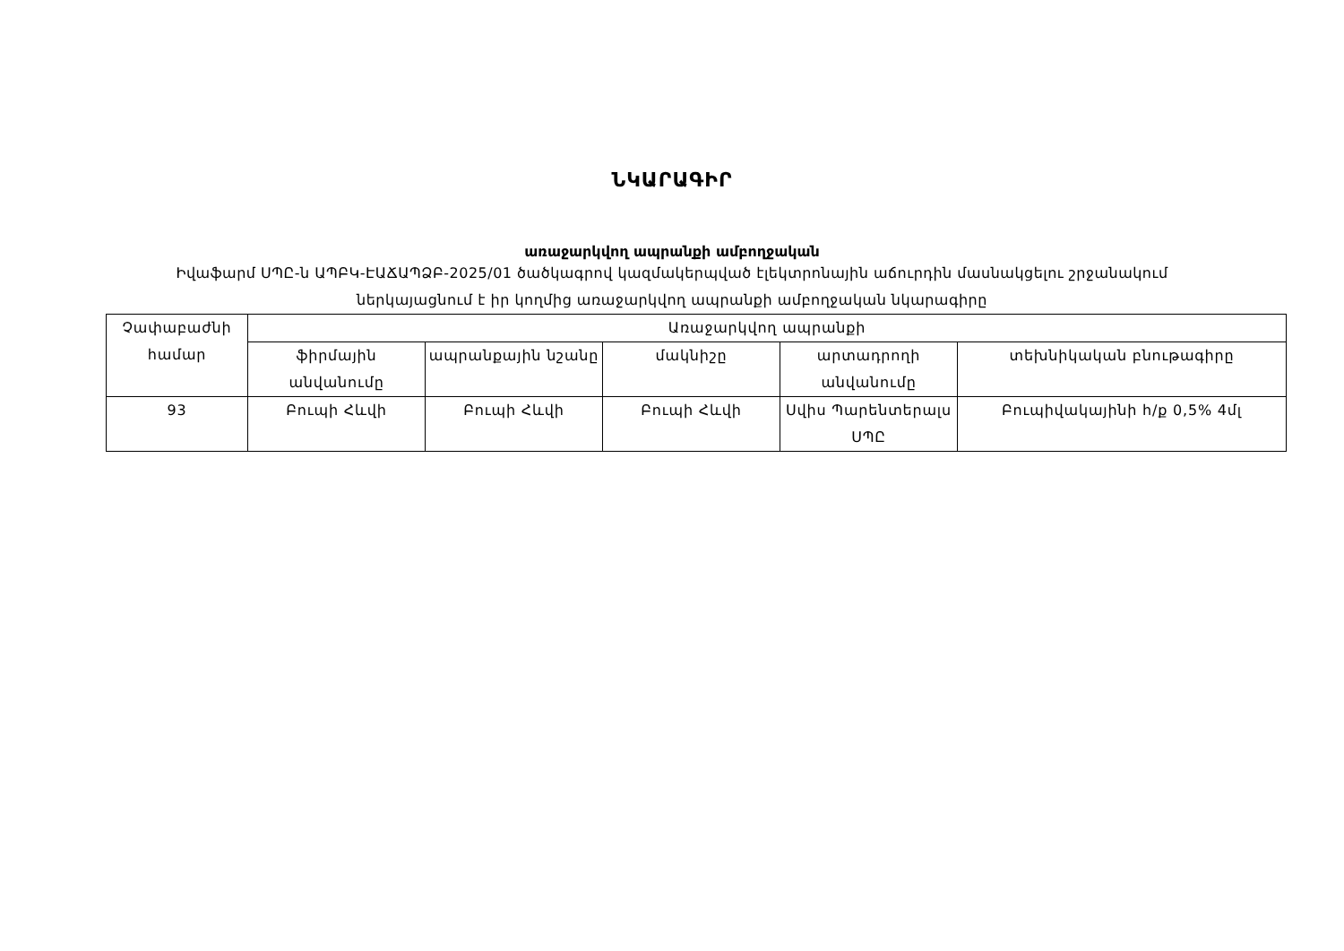ՆԿԱՐԱԳԻՐ
առաջարկվող ապրանքի ամբողջական
Իվաֆարմ ՍՊԸ-ն ԱՊԲԿ-ԷԱՃԱՊՁԲ-2025/01 ծածկագրով կազմակերպված էլեկտրոնային աճուրդին մասնակցելու շրջանակում ներկայացնում է իր կողմից առաջարկվող ապրանքի ամբողջական նկարագիրը
| Չափաբաժնի համար | Առաջարկվող ապրանքի | | | | |
| --- | --- | --- | --- | --- | --- |
| | ֆիրմային անվանումը | ապրանքային նշանը | մակնիշը | արտադրողի անվանումը | տեխնիկական բնութագիրը |
| 93 | Բուպի Հևվի | Բուպի Հևվի | Բուպի Հևվի | Սվիս Պարենտերալս ՍՊԸ | Բուպիվակայինի հ/ք 0,5% 4մլ |